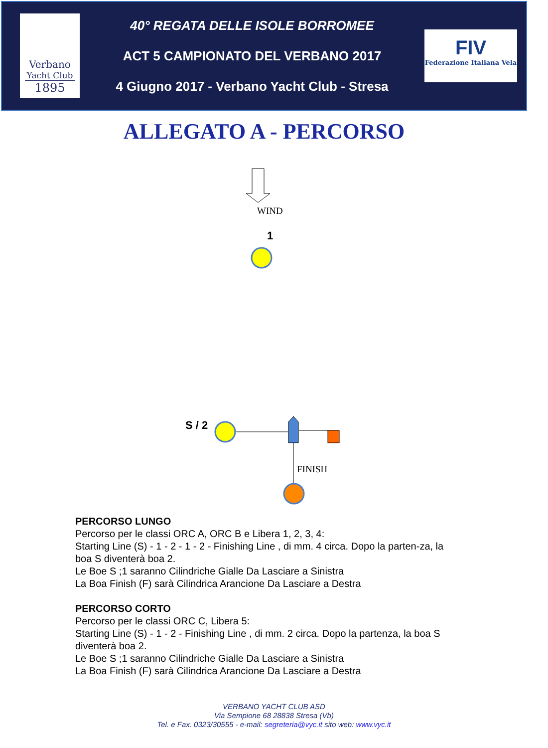Verbano
Yacht Club
1895
40° REGATA DELLE ISOLE BORROMEE
ACT 5 CAMPIONATO DEL VERBANO 2017
4 Giugno 2017 - Verbano Yacht Club - Stresa
FIV
Federazione Italiana Vela
ALLEGATO A - PERCORSO
WIND
1
S / 2
FINISH
PERCORSO LUNGO
Percorso per le classi ORC A, ORC B e Libera 1, 2, 3, 4:
Starting Line (S) - 1 - 2 - 1 - 2 - Finishing Line , di mm. 4 circa. Dopo la parten-za, la boa S diventerà boa 2.
Le Boe S ;1 saranno Cilindriche Gialle Da Lasciare a Sinistra
La Boa Finish (F) sarà Cilindrica Arancione Da Lasciare a Destra
PERCORSO CORTO
Percorso per le classi ORC C, Libera 5:
Starting Line (S) - 1 - 2 - Finishing Line , di mm. 2 circa. Dopo la partenza, la boa S diventerà boa 2.
Le Boe S ;1 saranno Cilindriche Gialle Da Lasciare a Sinistra
La Boa Finish (F) sarà Cilindrica Arancione Da Lasciare a Destra
VERBANO YACHT CLUB ASD
Via Sempione 68 28838 Stresa (Vb)
Tel. e Fax. 0323/30555 - e-mail: segreteria@vyc.it sito web: www.vyc.it